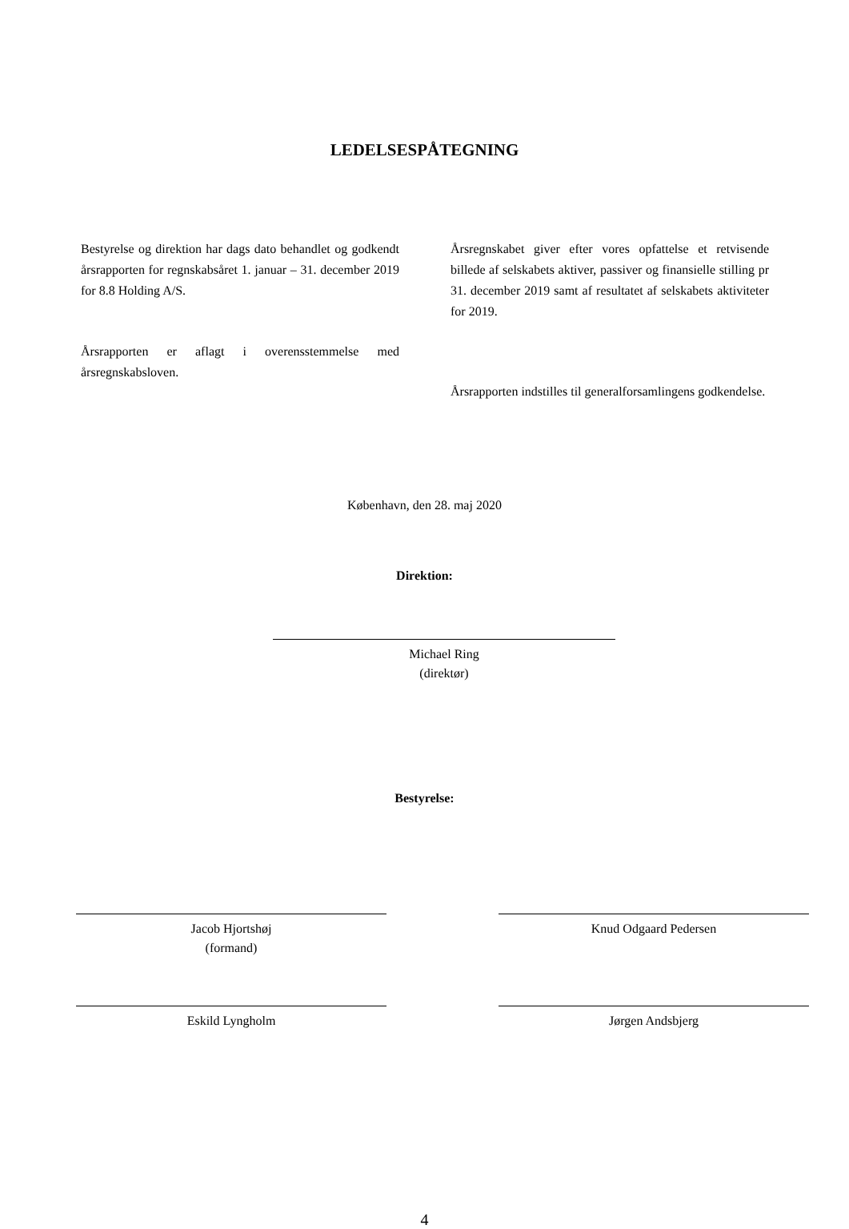LEDELSESPÅTEGNING
Bestyrelse og direktion har dags dato behandlet og godkendt årsrapporten for regnskabsåret 1. januar – 31. december 2019 for 8.8 Holding A/S.
Årsrapporten er aflagt i overensstemmelse med årsregnskabsloven.
Årsregnskabet giver efter vores opfattelse et retvisende billede af selskabets aktiver, passiver og finansielle stilling pr 31. december 2019 samt af resultatet af selskabets aktiviteter for 2019.
Årsrapporten indstilles til generalforsamlingens godkendelse.
København, den 28. maj 2020
Direktion:
Michael Ring
(direktør)
Bestyrelse:
Jacob Hjortshøj
(formand)
Knud Odgaard Pedersen
Eskild Lyngholm Jørgen Andsbjerg
4